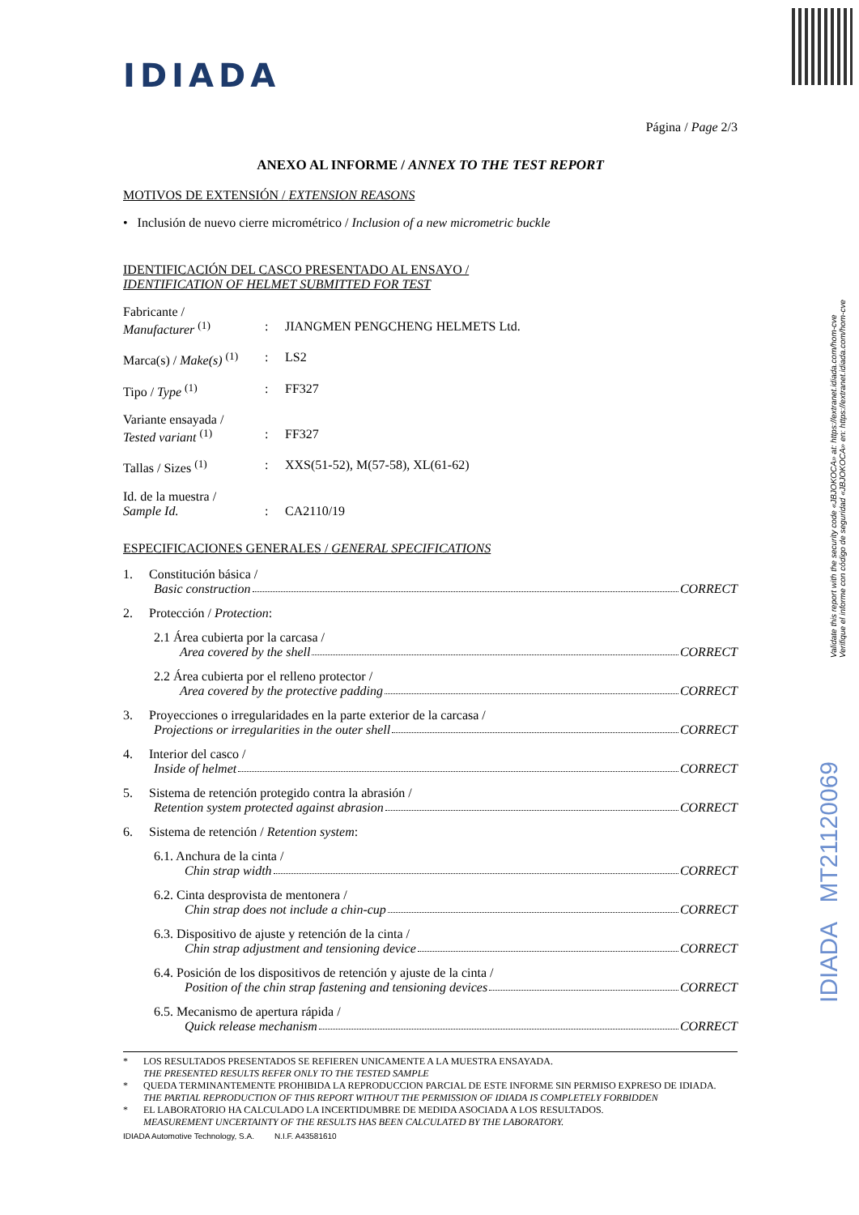Validate this report with the security code «JBJOKOCA» at: https://extranet.idiada.com/hom-cve
Verifique el informe con código de seguridad «JBJOKOCA» en: https://extranet.idiada.com/hom-cve
IDIADA MT21120069
IDIADA
Página / Page 2/3
ANEXO AL INFORME / ANNEX TO THE TEST REPORT
MOTIVOS DE EXTENSIÓN / EXTENSION REASONS
• Inclusión de nuevo cierre micrométrico / Inclusion of a new micrometric buckle
IDENTIFICACIÓN DEL CASCO PRESENTADO AL ENSAYO /
IDENTIFICATION OF HELMET SUBMITTED FOR TEST
Fabricante /
Manufacturer <sup>(1)</sup>
:
JIANGMEN PENGCHENG HELMETS Ltd.
Marca(s) / Make(s) <sup>(1)</sup>
: LS2
Tipo / Type <sup>(1)</sup> : FF327
Variante ensayada /
Tested variant <sup>(1)</sup>
:
FF327
Tallas / Sizes <sup>(1)</sup> : XXS(51-52), M(57-58), XL(61-62)
Id. de la muestra /
Sample Id.
:
CA2110/19
ESPECIFICACIONES GENERALES / GENERAL SPECIFICATIONS
1. Constitución básica /
Basic construction CORRECT
2. Protección / Protection:
2.1 Área cubierta por la carcasa /
Area covered by the shell CORRECT
2.2 Área cubierta por el relleno protector /
Area covered by the protective padding CORRECT
3. Proyecciones o irregularidades en la parte exterior de la carcasa /
Projections or irregularities in the outer shell CORRECT
4. Interior del casco /
Inside of helmet CORRECT
5. Sistema de retención protegido contra la abrasión /
Retention system protected against abrasion CORRECT
6. Sistema de retención / Retention system:
6.1. Anchura de la cinta /
Chin strap width CORRECT
6.2. Cinta desprovista de mentonera /
Chin strap does not include a chin-cup CORRECT
6.3. Dispositivo de ajuste y retención de la cinta /
Chin strap adjustment and tensioning device CORRECT
6.4. Posición de los dispositivos de retención y ajuste de la cinta /
Position of the chin strap fastening and tensioning devices CORRECT
6.5. Mecanismo de apertura rápida /
Quick release mechanism CORRECT
* LOS RESULTADOS PRESENTADOS SE REFIEREN UNICAMENTE A LA MUESTRA ENSAYADA.
THE PRESENTED RESULTS REFER ONLY TO THE TESTED SAMPLE
* QUEDA TERMINANTEMENTE PROHIBIDA LA REPRODUCCION PARCIAL DE ESTE INFORME SIN PERMISO EXPRESO DE IDIADA.
THE PARTIAL REPRODUCTION OF THIS REPORT WITHOUT THE PERMISSION OF IDIADA IS COMPLETELY FORBIDDEN
* EL LABORATORIO HA CALCULADO LA INCERTIDUMBRE DE MEDIDA ASOCIADA A LOS RESULTADOS.
MEASUREMENT UNCERTAINTY OF THE RESULTS HAS BEEN CALCULATED BY THE LABORATORY.
IDIADA Automotive Technology, S.A. N.I.F. A43581610